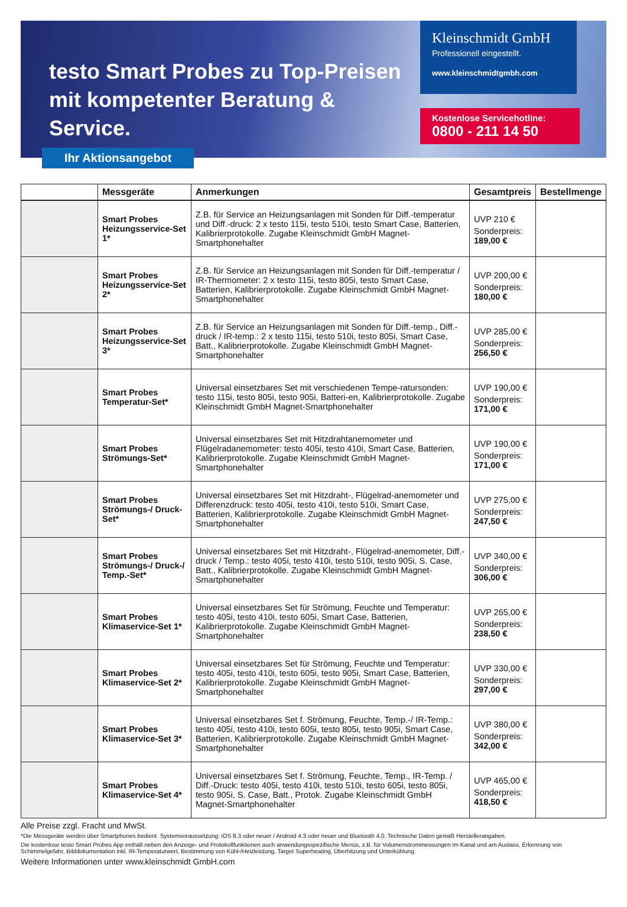testo Smart Probes zu Top-Preisen
mit kompetenter Beratung & Service.
Kleinschmidt GmbH
Professionell eingestellt.
www.kleinschmidtgmbh.com
Kostenlose Servicehotline:
0800 - 211 14 50
Ihr Aktionsangebot
| | Messgeräte | Anmerkungen | Gesamtpreis | Bestellmenge |
| --- | --- | --- | --- | --- |
| | Smart Probes Heizungsservice-Set 1* | Z.B. für Service an Heizungsanlagen mit Sonden für Diff.-temperatur und Diff.-druck: 2 x testo 115i, testo 510i, testo Smart Case, Batterien, Kalibrierprotokolle. Zugabe Kleinschmidt GmbH Magnet-Smartphonehalter | UVP 210 € Sonderpreis: 189,00 € | |
| | Smart Probes Heizungsservice-Set 2* | Z.B. für Service an Heizungsanlagen mit Sonden für Diff.-temperatur / IR-Thermometer: 2 x testo 115i, testo 805i, testo Smart Case, Batterien, Kalibrierprotokolle. Zugabe Kleinschmidt GmbH Magnet-Smartphonehalter | UVP 200,00 € Sonderpreis: 180,00 € | |
| | Smart Probes Heizungsservice-Set 3* | Z.B. für Service an Heizungsanlagen mit Sonden für Diff.-temp., Diff.-druck / IR-temp.: 2 x testo 115i, testo 510i, testo 805i, Smart Case, Batt., Kalibrierprotokolle. Zugabe Kleinschmidt GmbH Magnet-Smartphonehalter | UVP 285,00 € Sonderpreis: 256,50 € | |
| | Smart Probes Temperatur-Set* | Universal einsetzbares Set mit verschiedenen Tempe-ratursonden: testo 115i, testo 805i, testo 905i, Batteri-en, Kalibrierprotokolle. Zugabe Kleinschmidt GmbH Magnet-Smartphonehalter | UVP 190,00 € Sonderpreis: 171,00 € | |
| | Smart Probes Strömungs-Set* | Universal einsetzbares Set mit Hitzdrahtanemometer und Flügelradanemometer: testo 405i, testo 410i, Smart Case, Batterien, Kalibrierprotokolle. Zugabe Kleinschmidt GmbH Magnet-Smartphonehalter | UVP 190,00 € Sonderpreis: 171,00 € | |
| | Smart Probes Strömungs-/ Druck-Set* | Universal einsetzbares Set mit Hitzdraht-, Flügelrad-anemometer und Differenzdruck: testo 405i, testo 410i, testo 510i, Smart Case, Batterien, Kalibrierprotokolle. Zugabe Kleinschmidt GmbH Magnet-Smartphonehalter | UVP 275,00 € Sonderpreis: 247,50 € | |
| | Smart Probes Strömungs-/ Druck-/ Temp.-Set* | Universal einsetzbares Set mit Hitzdraht-, Flügelrad-anemometer, Diff.-druck / Temp.: testo 405i, testo 410i, testo 510i, testo 905i, S. Case, Batt., Kalibrierprotokolle. Zugabe Kleinschmidt GmbH Magnet-Smartphonehalter | UVP 340,00 € Sonderpreis: 306,00 € | |
| | Smart Probes Klimaservice-Set 1* | Universal einsetzbares Set für Strömung, Feuchte und Temperatur: testo 405i, testo 410i, testo 605i, Smart Case, Batterien, Kalibrierprotokolle. Zugabe Kleinschmidt GmbH Magnet-Smartphonehalter | UVP 265,00 € Sonderpreis: 238,50 € | |
| | Smart Probes Klimaservice-Set 2* | Universal einsetzbares Set für Strömung, Feuchte und Temperatur: testo 405i, testo 410i, testo 605i, testo 905i, Smart Case, Batterien, Kalibrierprotokolle. Zugabe Kleinschmidt GmbH Magnet-Smartphonehalter | UVP 330,00 € Sonderpreis: 297,00 € | |
| | Smart Probes Klimaservice-Set 3* | Universal einsetzbares Set f. Strömung, Feuchte, Temp.-/ IR-Temp.: testo 405i, testo 410i, testo 605i, testo 805i, testo 905i, Smart Case, Batterien, Kalibrierprotokolle. Zugabe Kleinschmidt GmbH Magnet-Smartphonehalter | UVP 380,00 € Sonderpreis: 342,00 € | |
| | Smart Probes Klimaservice-Set 4* | Universal einsetzbares Set f. Strömung, Feuchte, Temp., IR-Temp. / Diff.-Druck: testo 405i, testo 410i, testo 510i, testo 605i, testo 805i, testo 905i, S. Case, Batt., Protok. Zugabe Kleinschmidt GmbH Magnet-Smartphonehalter | UVP 465,00 € Sonderpreis: 418,50 € | |
Alle Preise zzgl. Fracht und MwSt.
*Die Messgeräte werden über Smartphones bedient. Systemvoraussetzung: iOS 8.3 oder neuer / Android 4.3 oder neuer und Bluetooth 4.0. Technische Daten gemäß Herstellerangaben.
Die kostenlose testo Smart Probes App enthält neben den Anzeige- und Protokollfunktionen auch anwendungsspezifische Menüs, z.B. für Volumenstrommessungen im Kanal und am Auslass, Erkennung von Schimmelgefahr, Bilddokumentation inkl. IR-Temperaturwert, Bestimmung von Kühl-/Heizleistung, Target Superheating, Überhitzung und Unterkühlung.
Weitere Informationen unter www.kleinschmidt GmbH.com